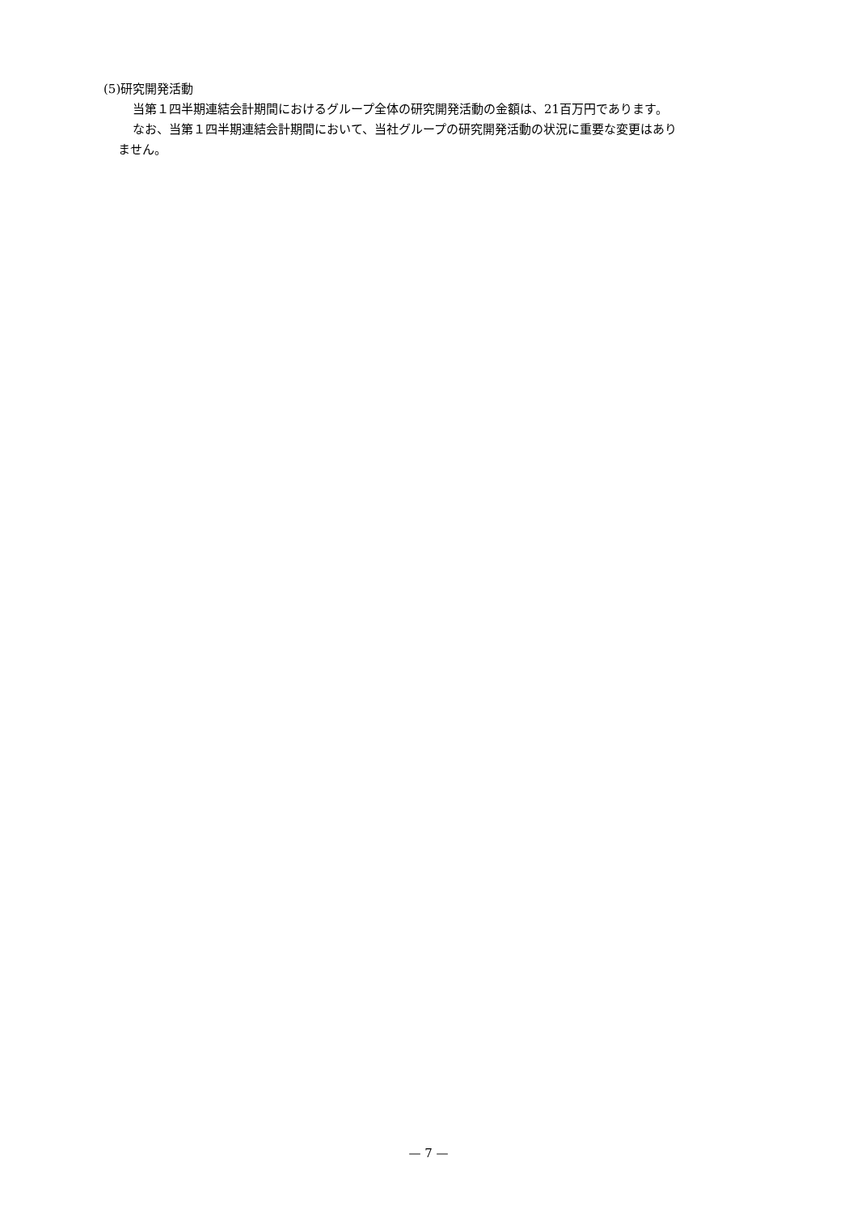(5)研究開発活動
当第１四半期連結会計期間におけるグループ全体の研究開発活動の金額は、21百万円であります。
なお、当第１四半期連結会計期間において、当社グループの研究開発活動の状況に重要な変更はあり
ません。
— 7 —